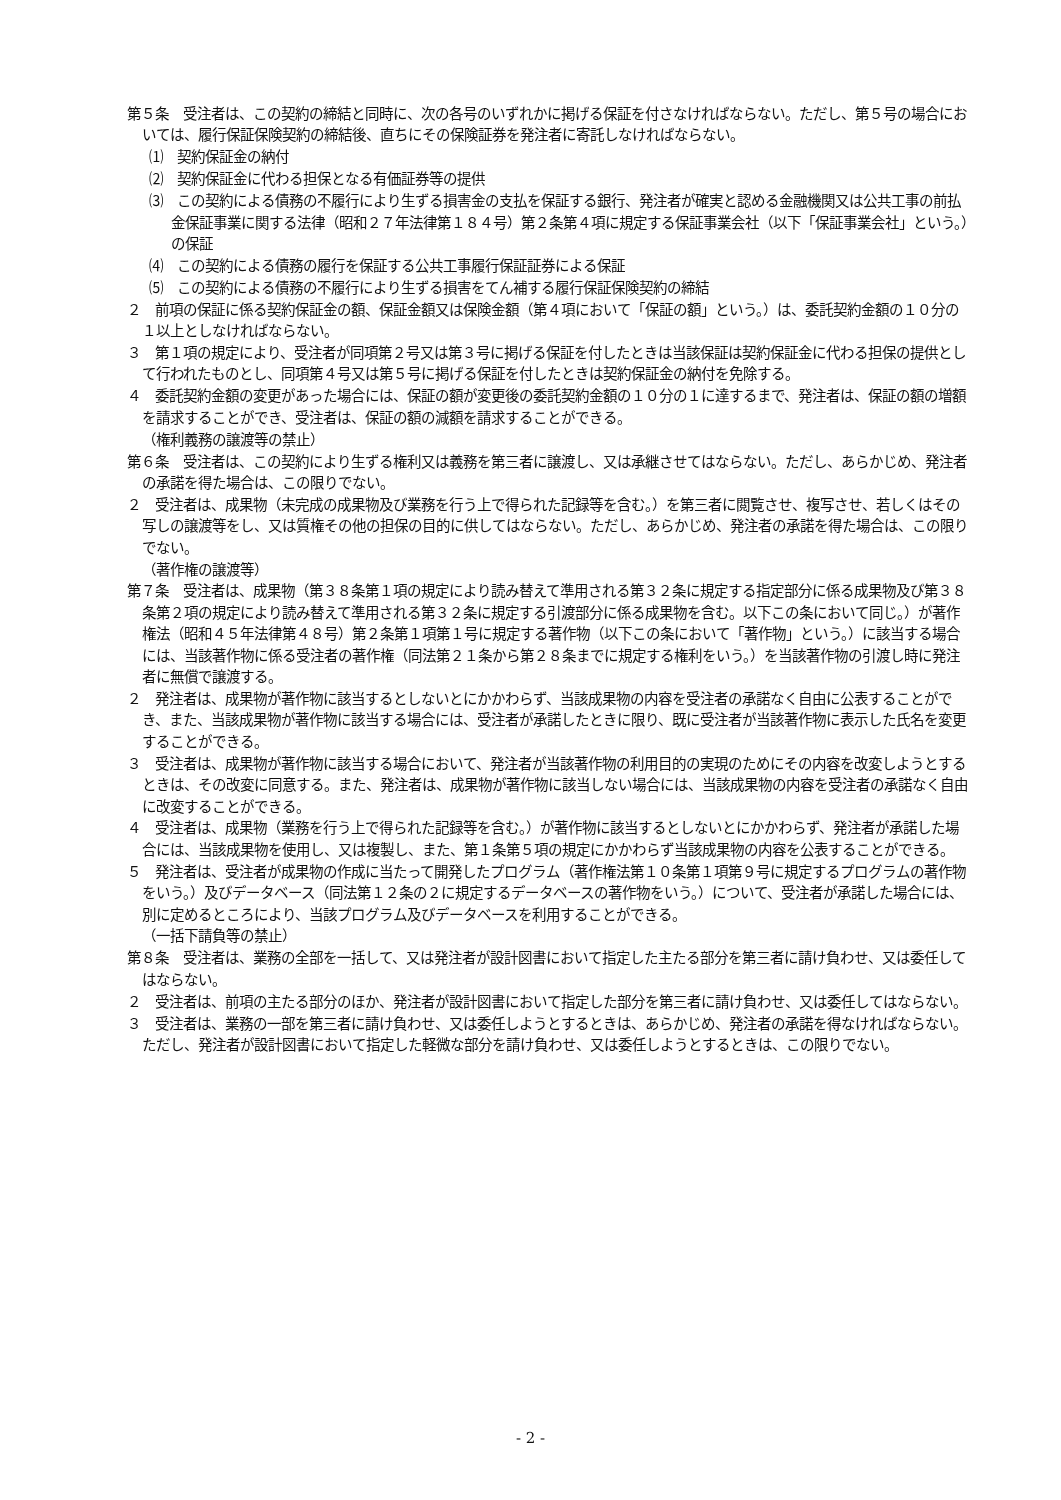第５条　受注者は、この契約の締結と同時に、次の各号のいずれかに掲げる保証を付さなければならない。ただし、第５号の場合においては、履行保証保険契約の締結後、直ちにその保険証券を発注者に寄託しなければならない。
⑴　契約保証金の納付
⑵　契約保証金に代わる担保となる有価証券等の提供
⑶　この契約による債務の不履行により生ずる損害金の支払を保証する銀行、発注者が確実と認める金融機関又は公共工事の前払金保証事業に関する法律（昭和２７年法律第１８４号）第２条第４項に規定する保証事業会社（以下「保証事業会社」という。）の保証
⑷　この契約による債務の履行を保証する公共工事履行保証証券による保証
⑸　この契約による債務の不履行により生ずる損害をてん補する履行保証保険契約の締結
２　前項の保証に係る契約保証金の額、保証金額又は保険金額（第４項において「保証の額」という。）は、委託契約金額の１０分の１以上としなければならない。
３　第１項の規定により、受注者が同項第２号又は第３号に掲げる保証を付したときは当該保証は契約保証金に代わる担保の提供として行われたものとし、同項第４号又は第５号に掲げる保証を付したときは契約保証金の納付を免除する。
４　委託契約金額の変更があった場合には、保証の額が変更後の委託契約金額の１０分の１に達するまで、発注者は、保証の額の増額を請求することができ、受注者は、保証の額の減額を請求することができる。
（権利義務の譲渡等の禁止）
第６条　受注者は、この契約により生ずる権利又は義務を第三者に譲渡し、又は承継させてはならない。ただし、あらかじめ、発注者の承諾を得た場合は、この限りでない。
２　受注者は、成果物（未完成の成果物及び業務を行う上で得られた記録等を含む。）を第三者に閲覧させ、複写させ、若しくはその写しの譲渡等をし、又は質権その他の担保の目的に供してはならない。ただし、あらかじめ、発注者の承諾を得た場合は、この限りでない。
（著作権の譲渡等）
第７条　受注者は、成果物（第３８条第１項の規定により読み替えて準用される第３２条に規定する指定部分に係る成果物及び第３８条第２項の規定により読み替えて準用される第３２条に規定する引渡部分に係る成果物を含む。以下この条において同じ。）が著作権法（昭和４５年法律第４８号）第２条第１項第１号に規定する著作物（以下この条において「著作物」という。）に該当する場合には、当該著作物に係る受注者の著作権（同法第２１条から第２８条までに規定する権利をいう。）を当該著作物の引渡し時に発注者に無償で譲渡する。
２　発注者は、成果物が著作物に該当するとしないとにかかわらず、当該成果物の内容を受注者の承諾なく自由に公表することができ、また、当該成果物が著作物に該当する場合には、受注者が承諾したときに限り、既に受注者が当該著作物に表示した氏名を変更することができる。
３　受注者は、成果物が著作物に該当する場合において、発注者が当該著作物の利用目的の実現のためにその内容を改変しようとするときは、その改変に同意する。また、発注者は、成果物が著作物に該当しない場合には、当該成果物の内容を受注者の承諾なく自由に改変することができる。
４　受注者は、成果物（業務を行う上で得られた記録等を含む。）が著作物に該当するとしないとにかかわらず、発注者が承諾した場合には、当該成果物を使用し、又は複製し、また、第１条第５項の規定にかかわらず当該成果物の内容を公表することができる。
５　発注者は、受注者が成果物の作成に当たって開発したプログラム（著作権法第１０条第１項第９号に規定するプログラムの著作物をいう。）及びデータベース（同法第１２条の２に規定するデータベースの著作物をいう。）について、受注者が承諾した場合には、別に定めるところにより、当該プログラム及びデータベースを利用することができる。
（一括下請負等の禁止）
第８条　受注者は、業務の全部を一括して、又は発注者が設計図書において指定した主たる部分を第三者に請け負わせ、又は委任してはならない。
２　受注者は、前項の主たる部分のほか、発注者が設計図書において指定した部分を第三者に請け負わせ、又は委任してはならない。
３　受注者は、業務の一部を第三者に請け負わせ、又は委任しようとするときは、あらかじめ、発注者の承諾を得なければならない。ただし、発注者が設計図書において指定した軽微な部分を請け負わせ、又は委任しようとするときは、この限りでない。
- 2 -